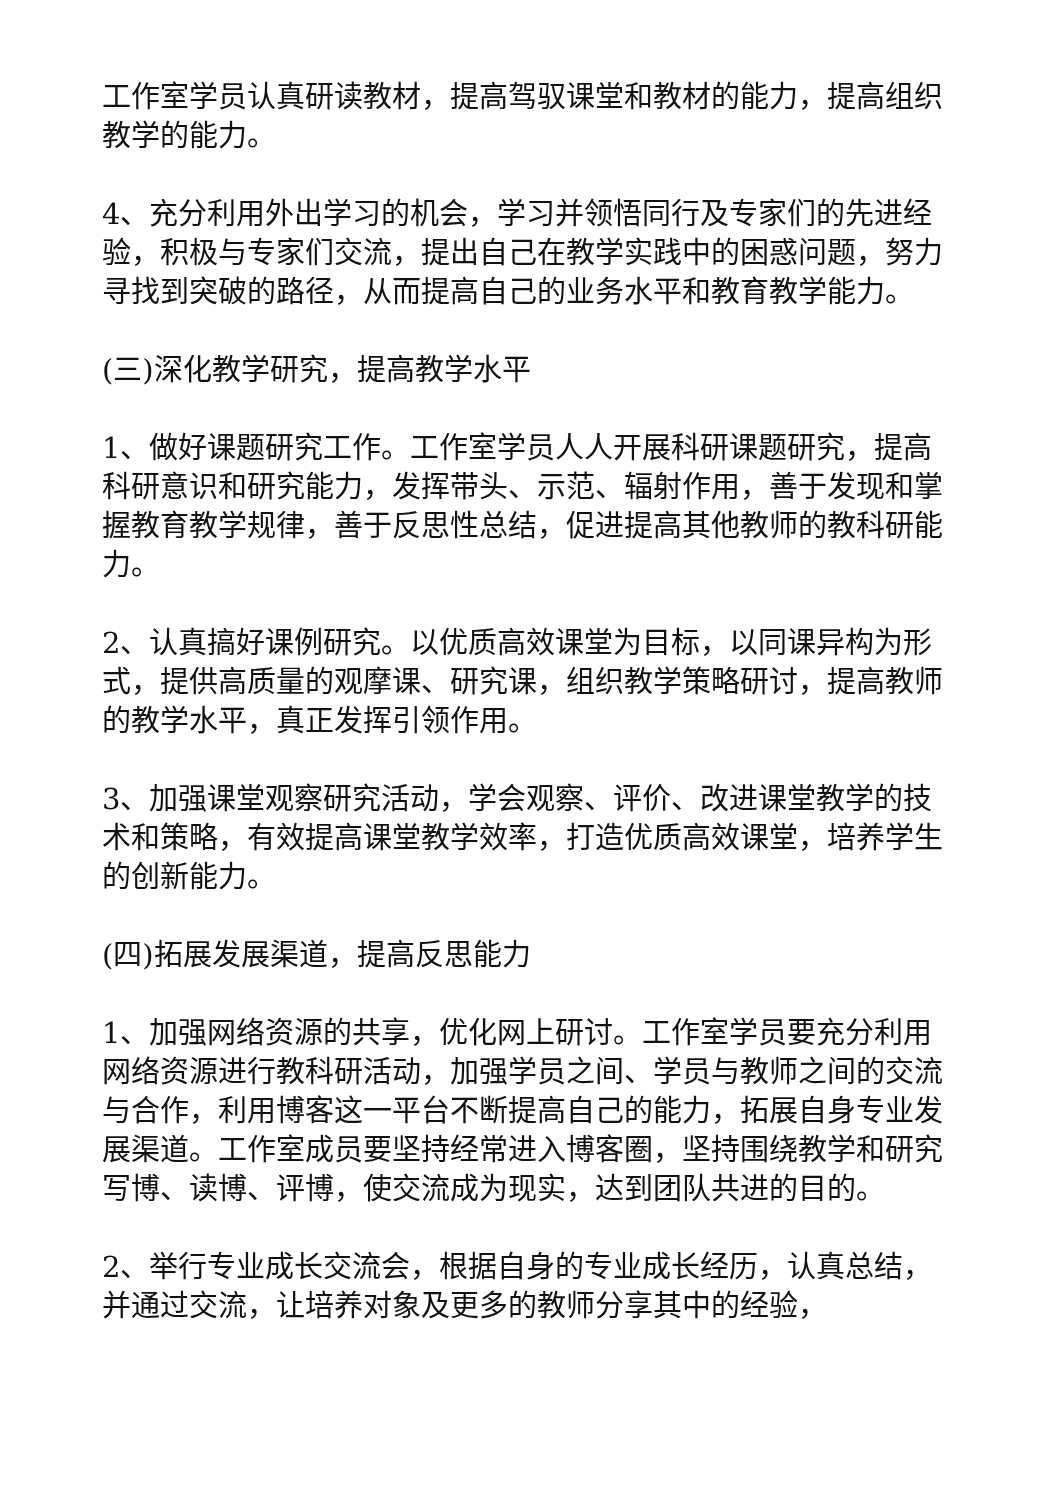工作室学员认真研读教材，提高驾驭课堂和教材的能力，提高组织教学的能力。
4、充分利用外出学习的机会，学习并领悟同行及专家们的先进经验，积极与专家们交流，提出自己在教学实践中的困惑问题，努力寻找到突破的路径，从而提高自己的业务水平和教育教学能力。
(三)深化教学研究，提高教学水平
1、做好课题研究工作。工作室学员人人开展科研课题研究，提高科研意识和研究能力，发挥带头、示范、辐射作用，善于发现和掌握教育教学规律，善于反思性总结，促进提高其他教师的教科研能力。
2、认真搞好课例研究。以优质高效课堂为目标，以同课异构为形式，提供高质量的观摩课、研究课，组织教学策略研讨，提高教师的教学水平，真正发挥引领作用。
3、加强课堂观察研究活动，学会观察、评价、改进课堂教学的技术和策略，有效提高课堂教学效率，打造优质高效课堂，培养学生的创新能力。
(四)拓展发展渠道，提高反思能力
1、加强网络资源的共享，优化网上研讨。工作室学员要充分利用网络资源进行教科研活动，加强学员之间、学员与教师之间的交流与合作，利用博客这一平台不断提高自己的能力，拓展自身专业发展渠道。工作室成员要坚持经常进入博客圈，坚持围绕教学和研究写博、读博、评博，使交流成为现实，达到团队共进的目的。
2、举行专业成长交流会，根据自身的专业成长经历，认真总结，并通过交流，让培养对象及更多的教师分享其中的经验，